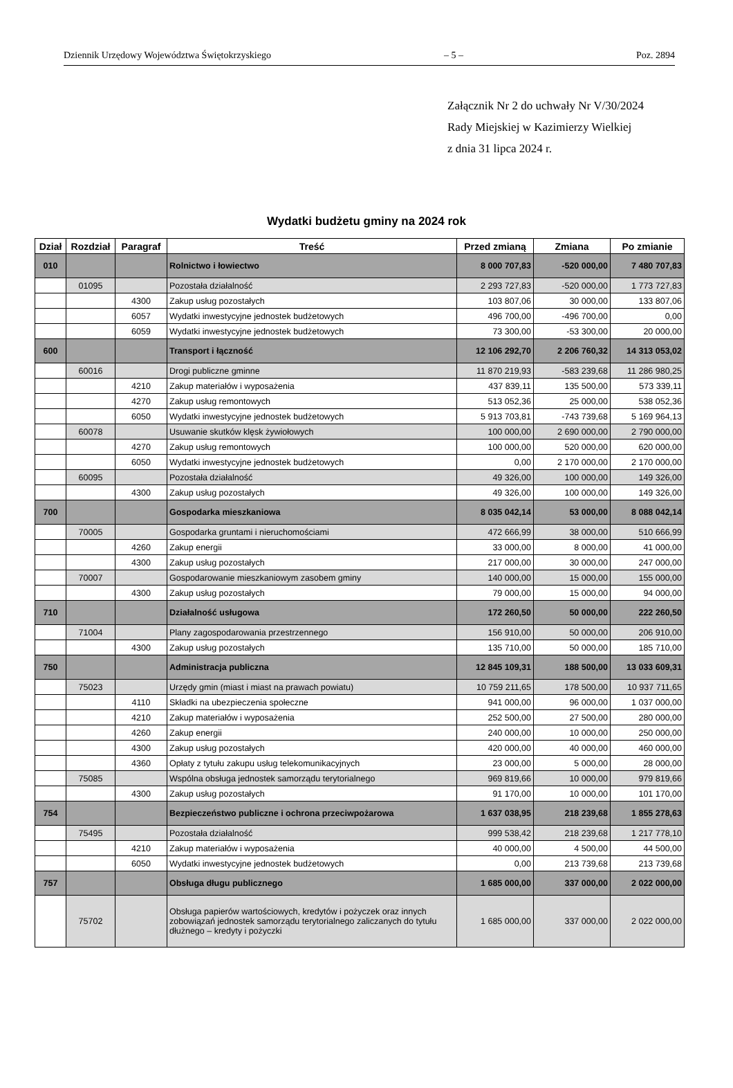Dziennik Urzędowy Województwa Świętokrzyskiego – 5 – Poz. 2894
Załącznik Nr 2 do uchwały Nr V/30/2024
Rady Miejskiej w Kazimierzy Wielkiej
z dnia 31 lipca 2024 r.
Wydatki budżetu gminy na 2024 rok
| Dział | Rozdział | Paragraf | Treść | Przed zmianą | Zmiana | Po zmianie |
| --- | --- | --- | --- | --- | --- | --- |
| 010 | | | Rolnictwo i łowiectwo | 8 000 707,83 | -520 000,00 | 7 480 707,83 |
| | 01095 | | Pozostała działalność | 2 293 727,83 | -520 000,00 | 1 773 727,83 |
| | | 4300 | Zakup usług pozostałych | 103 807,06 | 30 000,00 | 133 807,06 |
| | | 6057 | Wydatki inwestycyjne jednostek budżetowych | 496 700,00 | -496 700,00 | 0,00 |
| | | 6059 | Wydatki inwestycyjne jednostek budżetowych | 73 300,00 | -53 300,00 | 20 000,00 |
| 600 | | | Transport i łączność | 12 106 292,70 | 2 206 760,32 | 14 313 053,02 |
| | 60016 | | Drogi publiczne gminne | 11 870 219,93 | -583 239,68 | 11 286 980,25 |
| | | 4210 | Zakup materiałów i wyposażenia | 437 839,11 | 135 500,00 | 573 339,11 |
| | | 4270 | Zakup usług remontowych | 513 052,36 | 25 000,00 | 538 052,36 |
| | | 6050 | Wydatki inwestycyjne jednostek budżetowych | 5 913 703,81 | -743 739,68 | 5 169 964,13 |
| | 60078 | | Usuwanie skutków klęsk żywiołowych | 100 000,00 | 2 690 000,00 | 2 790 000,00 |
| | | 4270 | Zakup usług remontowych | 100 000,00 | 520 000,00 | 620 000,00 |
| | | 6050 | Wydatki inwestycyjne jednostek budżetowych | 0,00 | 2 170 000,00 | 2 170 000,00 |
| | 60095 | | Pozostała działalność | 49 326,00 | 100 000,00 | 149 326,00 |
| | | 4300 | Zakup usług pozostałych | 49 326,00 | 100 000,00 | 149 326,00 |
| 700 | | | Gospodarka mieszkaniowa | 8 035 042,14 | 53 000,00 | 8 088 042,14 |
| | 70005 | | Gospodarka gruntami i nieruchomościami | 472 666,99 | 38 000,00 | 510 666,99 |
| | | 4260 | Zakup energii | 33 000,00 | 8 000,00 | 41 000,00 |
| | | 4300 | Zakup usług pozostałych | 217 000,00 | 30 000,00 | 247 000,00 |
| | 70007 | | Gospodarowanie mieszkaniowym zasobem gminy | 140 000,00 | 15 000,00 | 155 000,00 |
| | | 4300 | Zakup usług pozostałych | 79 000,00 | 15 000,00 | 94 000,00 |
| 710 | | | Działalność usługowa | 172 260,50 | 50 000,00 | 222 260,50 |
| | 71004 | | Plany zagospodarowania przestrzennego | 156 910,00 | 50 000,00 | 206 910,00 |
| | | 4300 | Zakup usług pozostałych | 135 710,00 | 50 000,00 | 185 710,00 |
| 750 | | | Administracja publiczna | 12 845 109,31 | 188 500,00 | 13 033 609,31 |
| | 75023 | | Urzędy gmin (miast i miast na prawach powiatu) | 10 759 211,65 | 178 500,00 | 10 937 711,65 |
| | | 4110 | Składki na ubezpieczenia społeczne | 941 000,00 | 96 000,00 | 1 037 000,00 |
| | | 4210 | Zakup materiałów i wyposażenia | 252 500,00 | 27 500,00 | 280 000,00 |
| | | 4260 | Zakup energii | 240 000,00 | 10 000,00 | 250 000,00 |
| | | 4300 | Zakup usług pozostałych | 420 000,00 | 40 000,00 | 460 000,00 |
| | | 4360 | Opłaty z tytułu zakupu usług telekomunikacyjnych | 23 000,00 | 5 000,00 | 28 000,00 |
| | 75085 | | Wspólna obsługa jednostek samorządu terytorialnego | 969 819,66 | 10 000,00 | 979 819,66 |
| | | 4300 | Zakup usług pozostałych | 91 170,00 | 10 000,00 | 101 170,00 |
| 754 | | | Bezpieczeństwo publiczne i ochrona przeciwpożarowa | 1 637 038,95 | 218 239,68 | 1 855 278,63 |
| | 75495 | | Pozostała działalność | 999 538,42 | 218 239,68 | 1 217 778,10 |
| | | 4210 | Zakup materiałów i wyposażenia | 40 000,00 | 4 500,00 | 44 500,00 |
| | | 6050 | Wydatki inwestycyjne jednostek budżetowych | 0,00 | 213 739,68 | 213 739,68 |
| 757 | | | Obsługa długu publicznego | 1 685 000,00 | 337 000,00 | 2 022 000,00 |
| | 75702 | | Obsługa papierów wartościowych, kredytów i pożyczek oraz innych zobowiązań jednostek samorządu terytorialnego zaliczanych do tytułu dłużnego – kredyty i pożyczki | 1 685 000,00 | 337 000,00 | 2 022 000,00 |